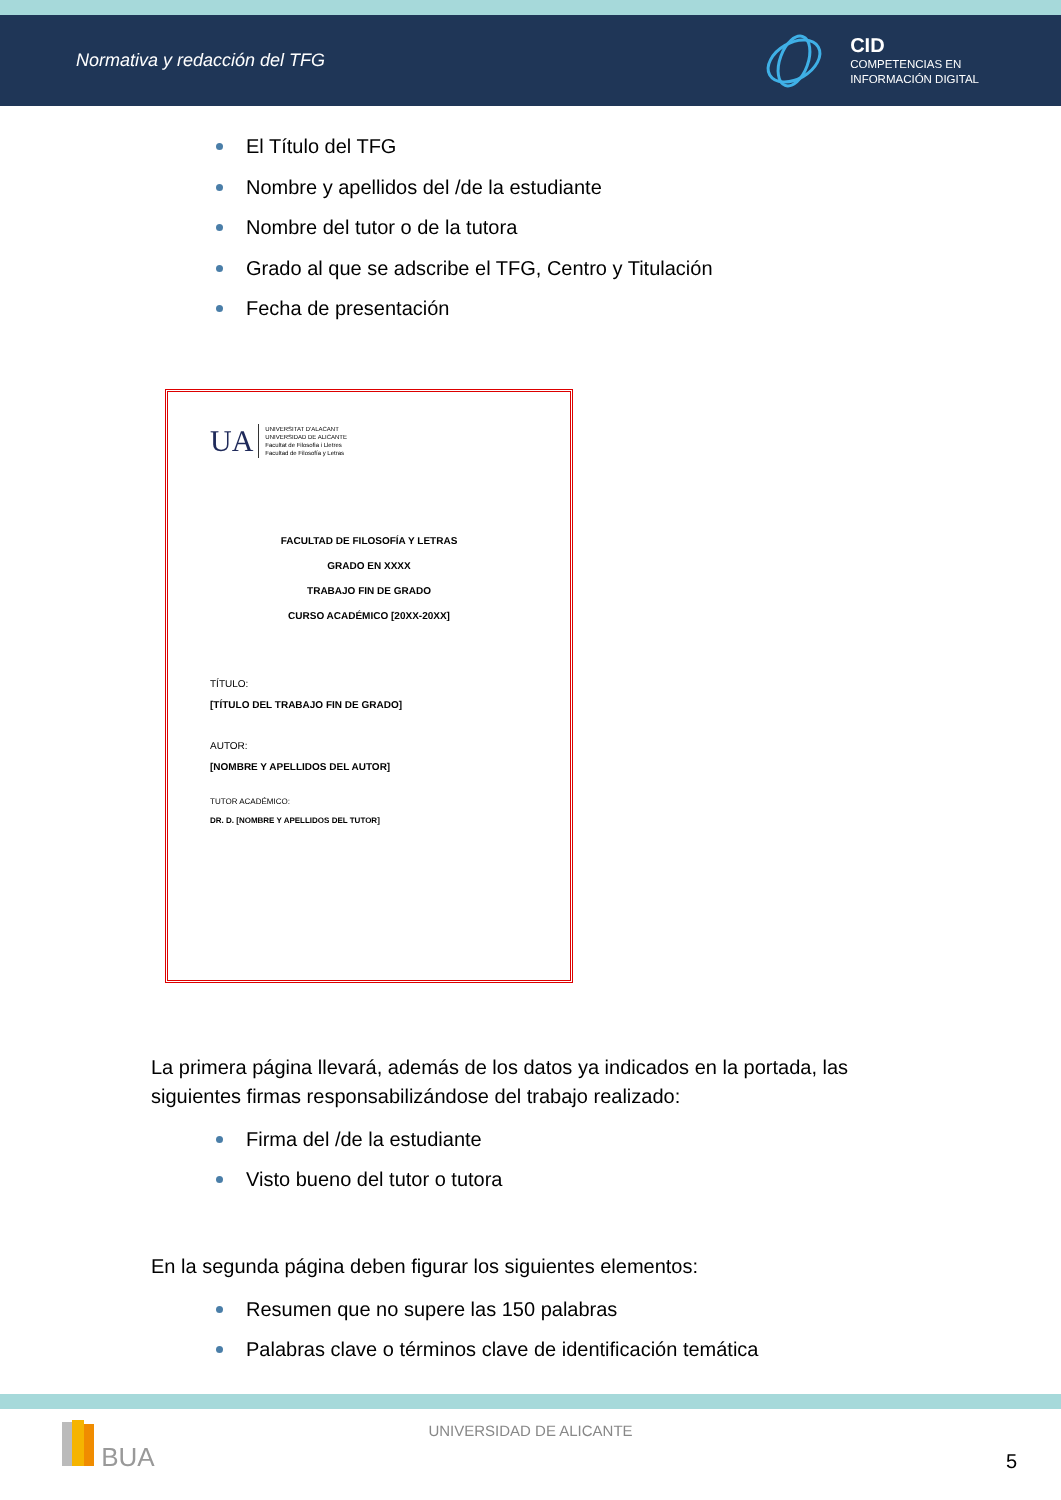Normativa y redacción del TFG
CID
COMPETENCIAS EN
INFORMACIÓN DIGITAL
El Título del TFG
Nombre y apellidos del /de la estudiante
Nombre del tutor o de la tutora
Grado al que se adscribe el TFG, Centro y Titulación
Fecha de presentación
UA UNIVERSITAT D'ALACANT
UNIVERSIDAD DE ALICANTE
Facultat de Filosofia i Lletres
Facultad de Filosofía y Letras
FACULTAD DE FILOSOFÍA Y LETRAS
GRADO EN XXXX
TRABAJO FIN DE GRADO
CURSO ACADÉMICO [20XX-20XX]
TÍTULO:
[TÍTULO DEL TRABAJO FIN DE GRADO]
AUTOR:
[NOMBRE Y APELLIDOS DEL AUTOR]
TUTOR ACADÉMICO:
DR. D. [NOMBRE Y APELLIDOS DEL TUTOR]
La primera página llevará, además de los datos ya indicados en la portada, las siguientes firmas responsabilizándose del trabajo realizado:
Firma del /de la estudiante
Visto bueno del tutor o tutora
En la segunda página deben figurar los siguientes elementos:
Resumen que no supere las 150 palabras
Palabras clave o términos clave de identificación temática
BUA UNIVERSIDAD DE ALICANTE
5